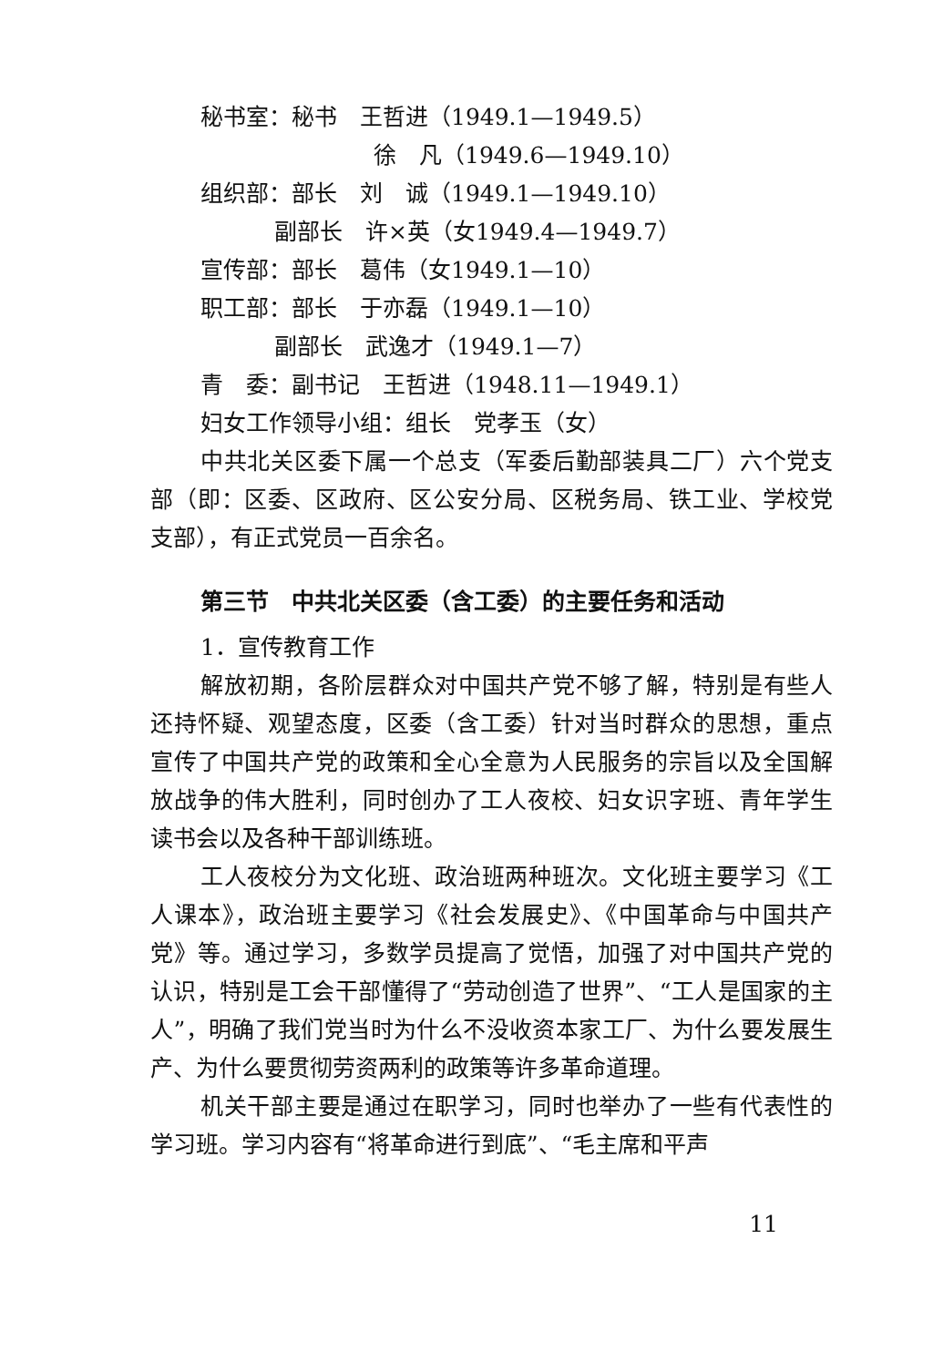秘书室：秘书　王哲进（1949.1—1949.5）
徐　凡（1949.6—1949.10）
组织部：部长　刘　诚（1949.1—1949.10）
副部长　许×英（女1949.4—1949.7）
宣传部：部长　葛伟（女1949.1—10）
职工部：部长　于亦磊（1949.1—10）
副部长　武逸才（1949.1—7）
青　委：副书记　王哲进（1948.11—1949.1）
妇女工作领导小组：组长　党孝玉（女）
中共北关区委下属一个总支（军委后勤部装具二厂）六个党支部（即：区委、区政府、区公安分局、区税务局、铁工业、学校党支部），有正式党员一百余名。
第三节　中共北关区委（含工委）的主要任务和活动
1．宣传教育工作
解放初期，各阶层群众对中国共产党不够了解，特别是有些人还持怀疑、观望态度，区委（含工委）针对当时群众的思想，重点宣传了中国共产党的政策和全心全意为人民服务的宗旨以及全国解放战争的伟大胜利，同时创办了工人夜校、妇女识字班、青年学生读书会以及各种干部训练班。
工人夜校分为文化班、政治班两种班次。文化班主要学习《工人课本》，政治班主要学习《社会发展史》、《中国革命与中国共产党》等。通过学习，多数学员提高了觉悟，加强了对中国共产党的认识，特别是工会干部懂得了“劳动创造了世界”、“工人是国家的主人”，明确了我们党当时为什么不没收资本家工厂、为什么要发展生产、为什么要贯彻劳资两利的政策等许多革命道理。
机关干部主要是通过在职学习，同时也举办了一些有代表性的学习班。学习内容有“将革命进行到底”、“毛主席和平声
11